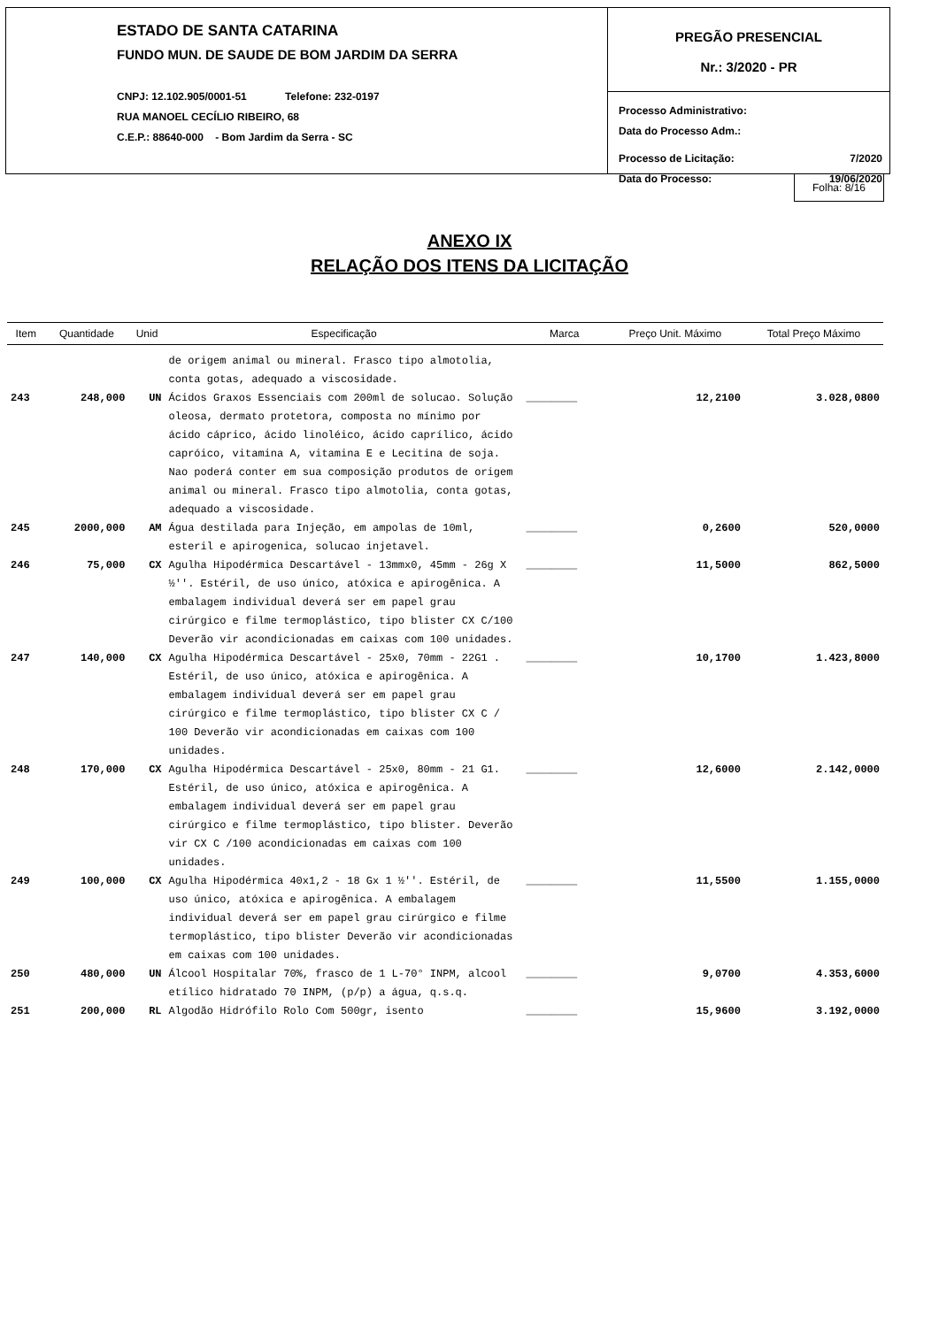ESTADO DE SANTA CATARINA
FUNDO MUN. DE SAUDE DE BOM JARDIM DA SERRA
CNPJ: 12.102.905/0001-51 Telefone: 232-0197
RUA MANOEL CECÍLIO RIBEIRO, 68
C.E.P.: 88640-000 - Bom Jardim da Serra - SC
PREGÃO PRESENCIAL
Nr.: 3/2020 - PR
Processo Administrativo:
Data do Processo Adm.:
Processo de Licitação: 7/2020
Data do Processo: 19/06/2020
Folha: 8/16
ANEXO IX
RELAÇÃO DOS ITENS DA LICITAÇÃO
| Item | Quantidade | Unid | Especificação | Marca | Preço Unit. Máximo | Total Preço Máximo |
| --- | --- | --- | --- | --- | --- | --- |
| | | | de origem animal ou mineral. Frasco tipo almotolia, conta gotas, adequado a viscosidade. | | | |
| 243 | 248,000 | UN | Ácidos Graxos Essenciais com 200ml de solucao. Solução oleosa, dermato protetora, composta no mínimo por ácido cáprico, ácido linoléico, ácido caprílico, ácido capróico, vitamina A, vitamina E e Lecitina de soja. Nao poderá conter em sua composição produtos de origem animal ou mineral. Frasco tipo almotolia, conta gotas, adequado a viscosidade. | ________ | 12,2100 | 3.028,0800 |
| 245 | 2000,000 | AM | Água destilada para Injeção, em ampolas de 10ml, esteril e apirogenica, solucao injetavel. | ________ | 0,2600 | 520,0000 |
| 246 | 75,000 | CX | Agulha Hipodérmica Descartável - 13mmx0, 45mm - 26g X ½''. Estéril, de uso único, atóxica e apirogênica. A embalagem individual deverá ser em papel grau cirúrgico e filme termoplástico, tipo blister CX C/100 Deverão vir acondicionadas em caixas com 100 unidades. | ________ | 11,5000 | 862,5000 |
| 247 | 140,000 | CX | Agulha Hipodérmica Descartável - 25x0, 70mm - 22G1 . Estéril, de uso único, atóxica e apirogênica. A embalagem individual deverá ser em papel grau cirúrgico e filme termoplástico, tipo blister CX C / 100 Deverão vir acondicionadas em caixas com 100 unidades. | ________ | 10,1700 | 1.423,8000 |
| 248 | 170,000 | CX | Agulha Hipodérmica Descartável - 25x0, 80mm - 21 G1. Estéril, de uso único, atóxica e apirogênica. A embalagem individual deverá ser em papel grau cirúrgico e filme termoplástico, tipo blister. Deverão vir CX C /100 acondicionadas em caixas com 100 unidades. | ________ | 12,6000 | 2.142,0000 |
| 249 | 100,000 | CX | Agulha Hipodérmica 40x1,2 - 18 Gx 1 ½''. Estéril, de uso único, atóxica e apirogênica. A embalagem individual deverá ser em papel grau cirúrgico e filme termoplástico, tipo blister Deverão vir acondicionadas em caixas com 100 unidades. | ________ | 11,5500 | 1.155,0000 |
| 250 | 480,000 | UN | Álcool Hospitalar 70%, frasco de 1 L-70° INPM, alcool etílico hidratado 70 INPM, (p/p) a água, q.s.q. | ________ | 9,0700 | 4.353,6000 |
| 251 | 200,000 | RL | Algodão Hidrófilo Rolo Com 500gr, isento | ________ | 15,9600 | 3.192,0000 |